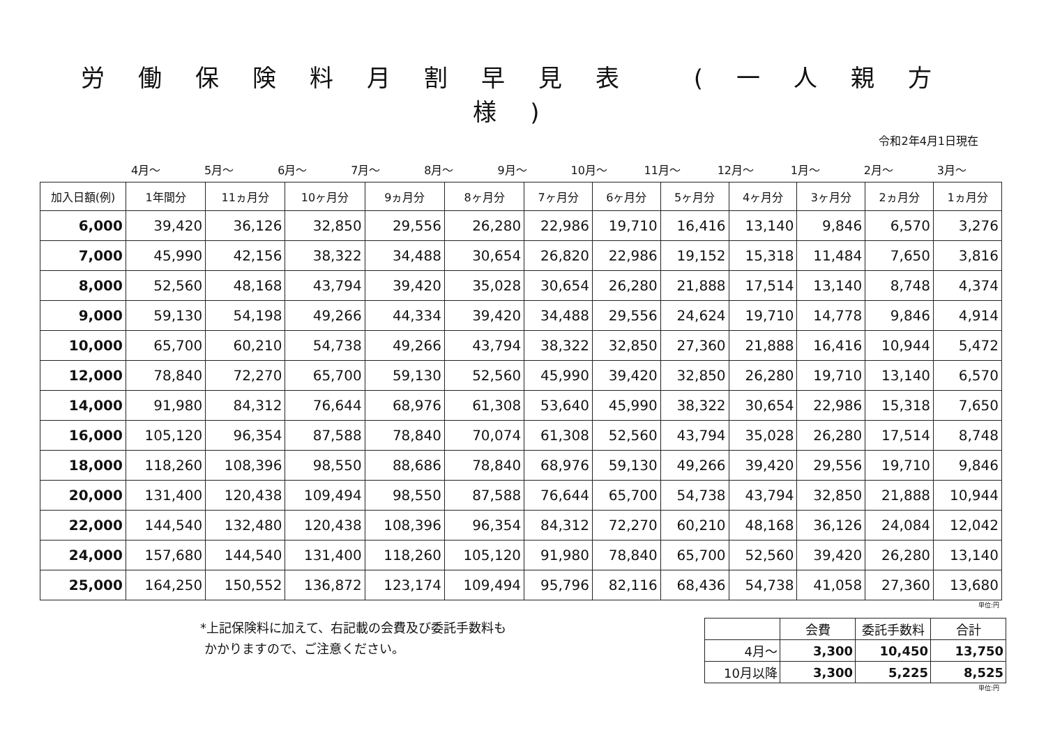労働保険料月割早見表 (一人親方様)
令和2年4月1日現在
4月～ 5月～ 6月～ 7月～ 8月～ 9月～ 10月～ 11月～ 12月～ 1月～ 2月～ 3月～
| 加入日額(例) | 1年間分 | 11ヵ月分 | 10ヶ月分 | 9ヵ月分 | 8ヶ月分 | 7ヶ月分 | 6ヶ月分 | 5ヶ月分 | 4ヶ月分 | 3ヶ月分 | 2ヵ月分 | 1ヵ月分 |
| --- | --- | --- | --- | --- | --- | --- | --- | --- | --- | --- | --- | --- |
| 6,000 | 39,420 | 36,126 | 32,850 | 29,556 | 26,280 | 22,986 | 19,710 | 16,416 | 13,140 | 9,846 | 6,570 | 3,276 |
| 7,000 | 45,990 | 42,156 | 38,322 | 34,488 | 30,654 | 26,820 | 22,986 | 19,152 | 15,318 | 11,484 | 7,650 | 3,816 |
| 8,000 | 52,560 | 48,168 | 43,794 | 39,420 | 35,028 | 30,654 | 26,280 | 21,888 | 17,514 | 13,140 | 8,748 | 4,374 |
| 9,000 | 59,130 | 54,198 | 49,266 | 44,334 | 39,420 | 34,488 | 29,556 | 24,624 | 19,710 | 14,778 | 9,846 | 4,914 |
| 10,000 | 65,700 | 60,210 | 54,738 | 49,266 | 43,794 | 38,322 | 32,850 | 27,360 | 21,888 | 16,416 | 10,944 | 5,472 |
| 12,000 | 78,840 | 72,270 | 65,700 | 59,130 | 52,560 | 45,990 | 39,420 | 32,850 | 26,280 | 19,710 | 13,140 | 6,570 |
| 14,000 | 91,980 | 84,312 | 76,644 | 68,976 | 61,308 | 53,640 | 45,990 | 38,322 | 30,654 | 22,986 | 15,318 | 7,650 |
| 16,000 | 105,120 | 96,354 | 87,588 | 78,840 | 70,074 | 61,308 | 52,560 | 43,794 | 35,028 | 26,280 | 17,514 | 8,748 |
| 18,000 | 118,260 | 108,396 | 98,550 | 88,686 | 78,840 | 68,976 | 59,130 | 49,266 | 39,420 | 29,556 | 19,710 | 9,846 |
| 20,000 | 131,400 | 120,438 | 109,494 | 98,550 | 87,588 | 76,644 | 65,700 | 54,738 | 43,794 | 32,850 | 21,888 | 10,944 |
| 22,000 | 144,540 | 132,480 | 120,438 | 108,396 | 96,354 | 84,312 | 72,270 | 60,210 | 48,168 | 36,126 | 24,084 | 12,042 |
| 24,000 | 157,680 | 144,540 | 131,400 | 118,260 | 105,120 | 91,980 | 78,840 | 65,700 | 52,560 | 39,420 | 26,280 | 13,140 |
| 25,000 | 164,250 | 150,552 | 136,872 | 123,174 | 109,494 | 95,796 | 82,116 | 68,436 | 54,738 | 41,058 | 27,360 | 13,680 |
単位:円
*上記保険料に加えて、右記載の会費及び委託手数料も
かかりますので、ご注意ください。
| | 会費 | 委託手数料 | 合計 |
| --- | --- | --- | --- |
| 4月～ | 3,300 | 10,450 | 13,750 |
| 10月以降 | 3,300 | 5,225 | 8,525 |
単位:円